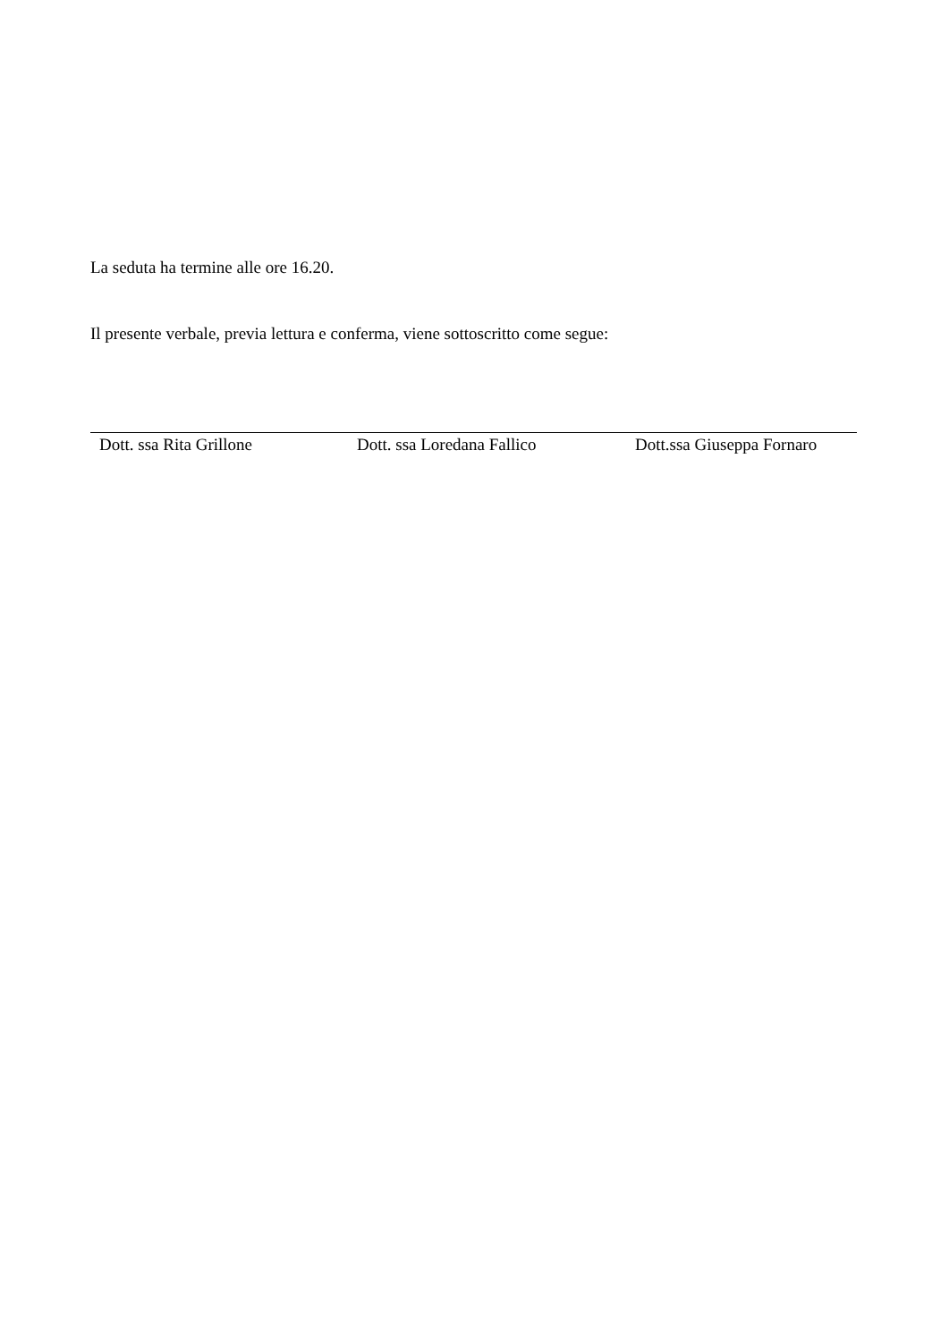La seduta ha termine alle ore 16.20.
Il presente verbale, previa lettura e conferma, viene sottoscritto come segue:
Dott. ssa Rita Grillone Dott. ssa Loredana Fallico Dott.ssa Giuseppa Fornaro